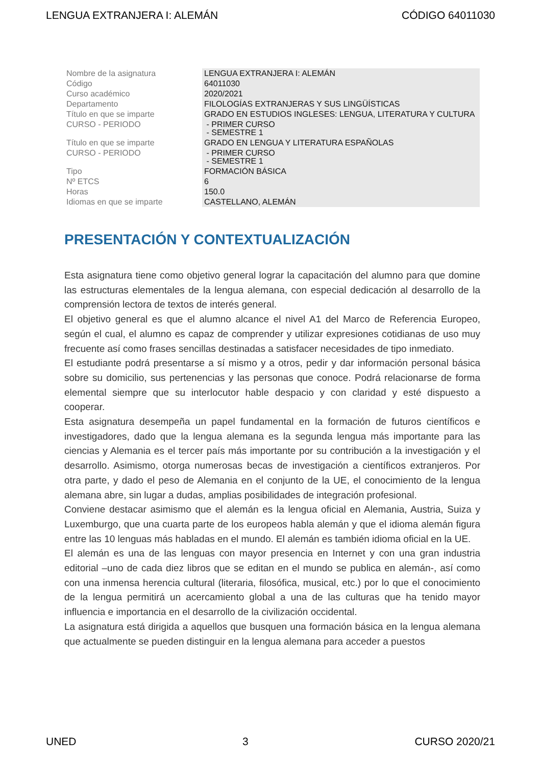LENGUA EXTRANJERA I: ALEMÁN CÓDIGO 64011030
| Nombre de la asignatura | LENGUA EXTRANJERA I: ALEMÁN |
| Código | 64011030 |
| Curso académico | 2020/2021 |
| Departamento | FILOLOGÍAS EXTRANJERAS Y SUS LINGÜÍSTICAS |
| Título en que se imparte | GRADO EN ESTUDIOS INGLESES: LENGUA, LITERATURA Y CULTURA |
| CURSO - PERIODO | - PRIMER CURSO - SEMESTRE 1 |
| Título en que se imparte | GRADO EN LENGUA Y LITERATURA ESPAÑOLAS |
| CURSO - PERIODO | - PRIMER CURSO - SEMESTRE 1 |
| Tipo | FORMACIÓN BÁSICA |
| Nº ETCS | 6 |
| Horas | 150.0 |
| Idiomas en que se imparte | CASTELLANO, ALEMÁN |
PRESENTACIÓN Y CONTEXTUALIZACIÓN
Esta asignatura tiene como objetivo general lograr la capacitación del alumno para que domine las estructuras elementales de la lengua alemana, con especial dedicación al desarrollo de la comprensión lectora de textos de interés general.
El objetivo general es que el alumno alcance el nivel A1 del Marco de Referencia Europeo, según el cual, el alumno es capaz de comprender y utilizar expresiones cotidianas de uso muy frecuente así como frases sencillas destinadas a satisfacer necesidades de tipo inmediato.
El estudiante podrá presentarse a sí mismo y a otros, pedir y dar información personal básica sobre su domicilio, sus pertenencias y las personas que conoce. Podrá relacionarse de forma elemental siempre que su interlocutor hable despacio y con claridad y esté dispuesto a cooperar.
Esta asignatura desempeña un papel fundamental en la formación de futuros científicos e investigadores, dado que la lengua alemana es la segunda lengua más importante para las ciencias y Alemania es el tercer país más importante por su contribución a la investigación y el desarrollo. Asimismo, otorga numerosas becas de investigación a científicos extranjeros. Por otra parte, y dado el peso de Alemania en el conjunto de la UE, el conocimiento de la lengua alemana abre, sin lugar a dudas, amplias posibilidades de integración profesional.
Conviene destacar asimismo que el alemán es la lengua oficial en Alemania, Austria, Suiza y Luxemburgo, que una cuarta parte de los europeos habla alemán y que el idioma alemán figura entre las 10 lenguas más habladas en el mundo. El alemán es también idioma oficial en la UE.
El alemán es una de las lenguas con mayor presencia en Internet y con una gran industria editorial –uno de cada diez libros que se editan en el mundo se publica en alemán-, así como con una inmensa herencia cultural (literaria, filosófica, musical, etc.) por lo que el conocimiento de la lengua permitirá un acercamiento global a una de las culturas que ha tenido mayor influencia e importancia en el desarrollo de la civilización occidental.
La asignatura está dirigida a aquellos que busquen una formación básica en la lengua alemana que actualmente se pueden distinguir en la lengua alemana para acceder a puestos
UNED 3 CURSO 2020/21